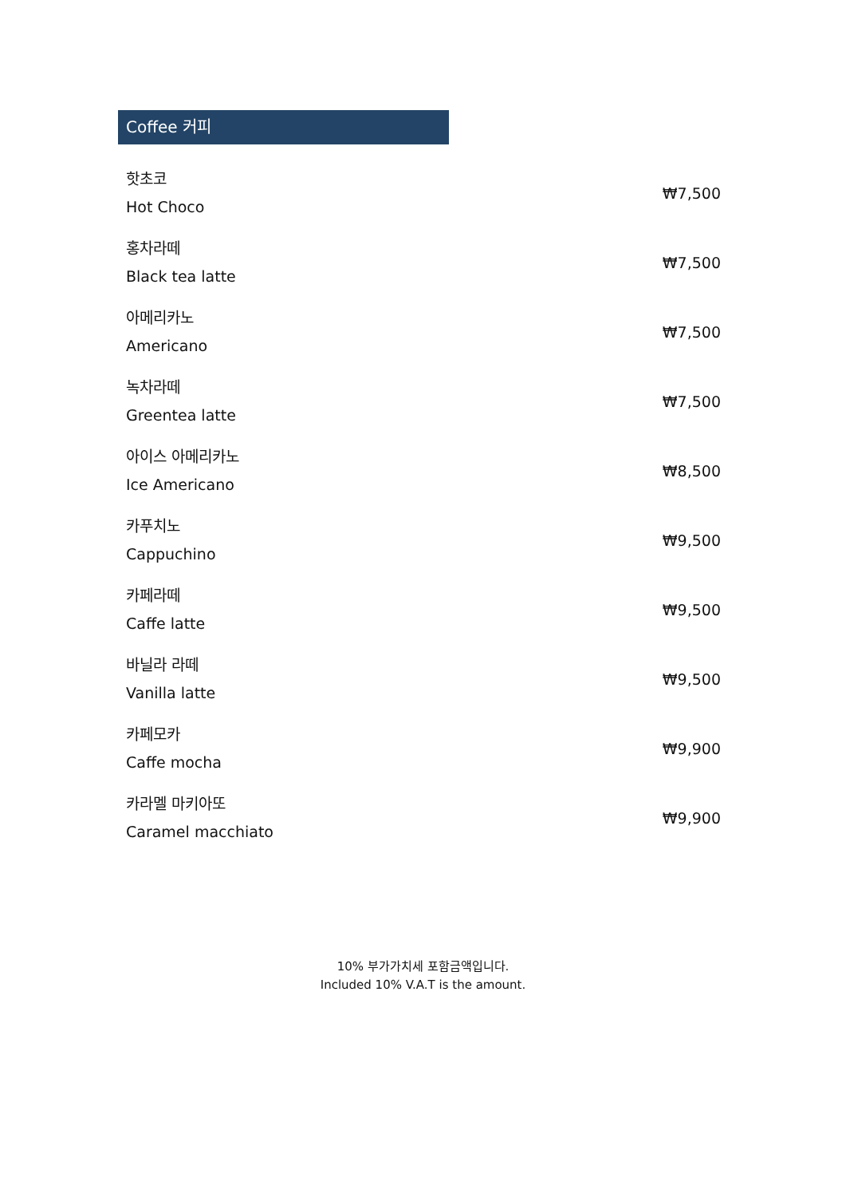Coffee 커피
| 핫초코 Hot Choco | ₩7,500 |
| 홍차라떼 Black tea latte | ₩7,500 |
| 아메리카노 Americano | ₩7,500 |
| 녹차라떼 Greentea latte | ₩7,500 |
| 아이스 아메리카노 Ice Americano | ₩8,500 |
| 카푸치노 Cappuchino | ₩9,500 |
| 카페라떼 Caffe latte | ₩9,500 |
| 바닐라 라떼 Vanilla latte | ₩9,500 |
| 카페모카 Caffe mocha | ₩9,900 |
| 카라멜 마키아또 Caramel macchiato | ₩9,900 |
10% 부가가치세 포함금액입니다.
Included 10% V.A.T is the amount.